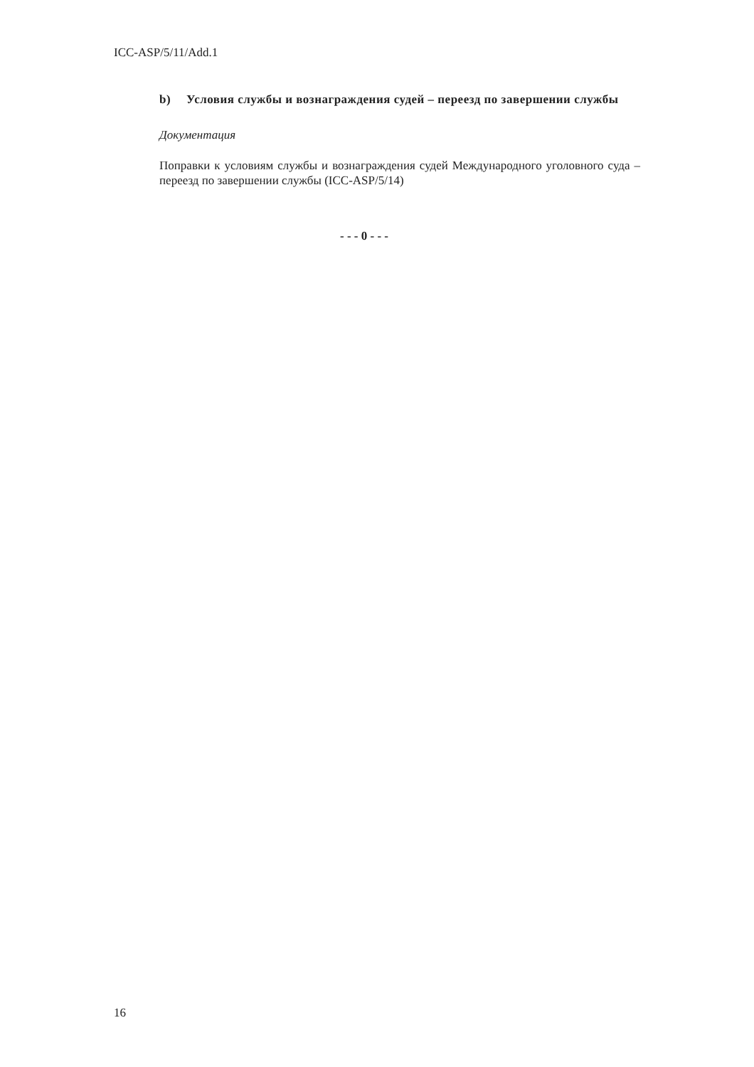ICC-ASP/5/11/Add.1
b) Условия службы и вознаграждения судей – переезд по завершении службы
Документация
Поправки к условиям службы и вознаграждения судей Международного уголовного суда – переезд по завершении службы (ICC-ASP/5/14)
- - - 0 - - -
16